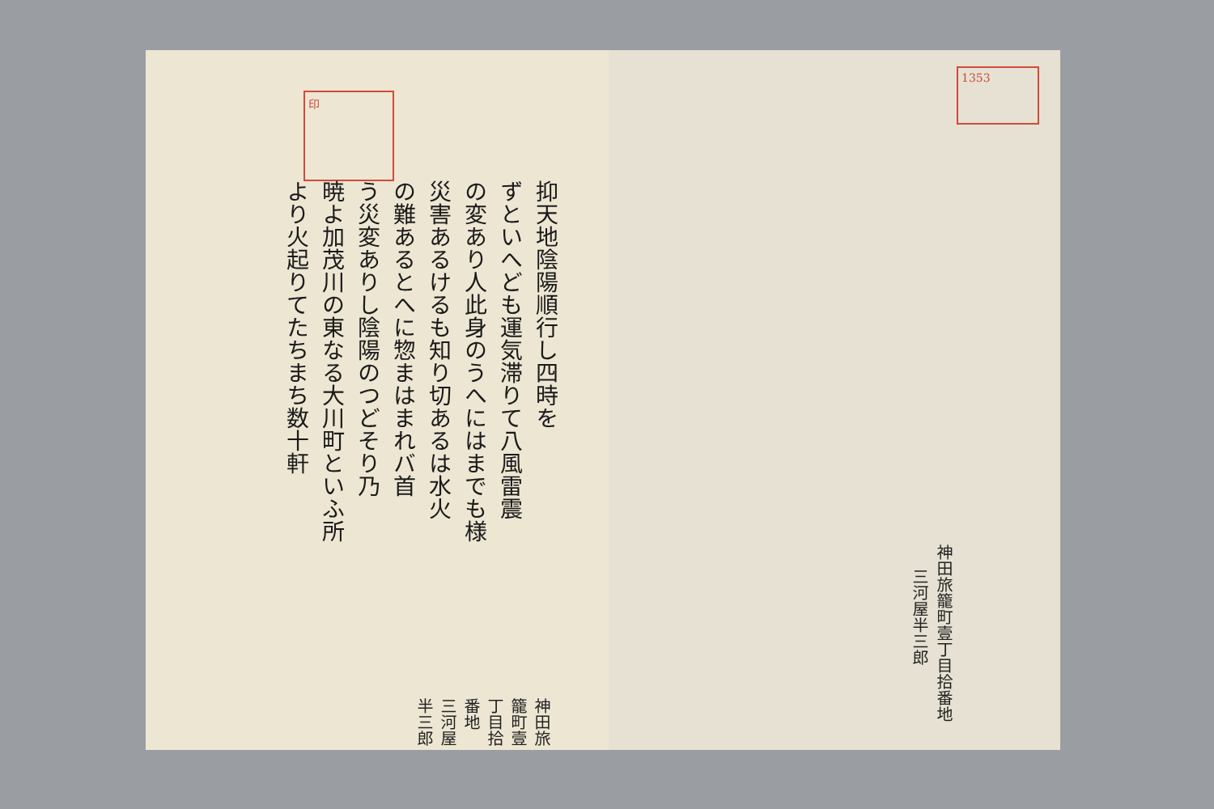印
抑天地陰陽順行し四時を
ずといへども運気滞りて八風雷震
の変あり人此身のうへにはまでも様
災害あるけるも知り切あるは水火
の難あるとへに惣まはまれバ首
う災変ありし陰陽のつどそり乃
暁よ加茂川の東なる大川町といふ所
より火起りてたちまち数十軒
神田旅籠町壹丁目拾番地 三河屋半三郎
1353
神田旅籠町壹丁目拾番地
三河屋半三郎